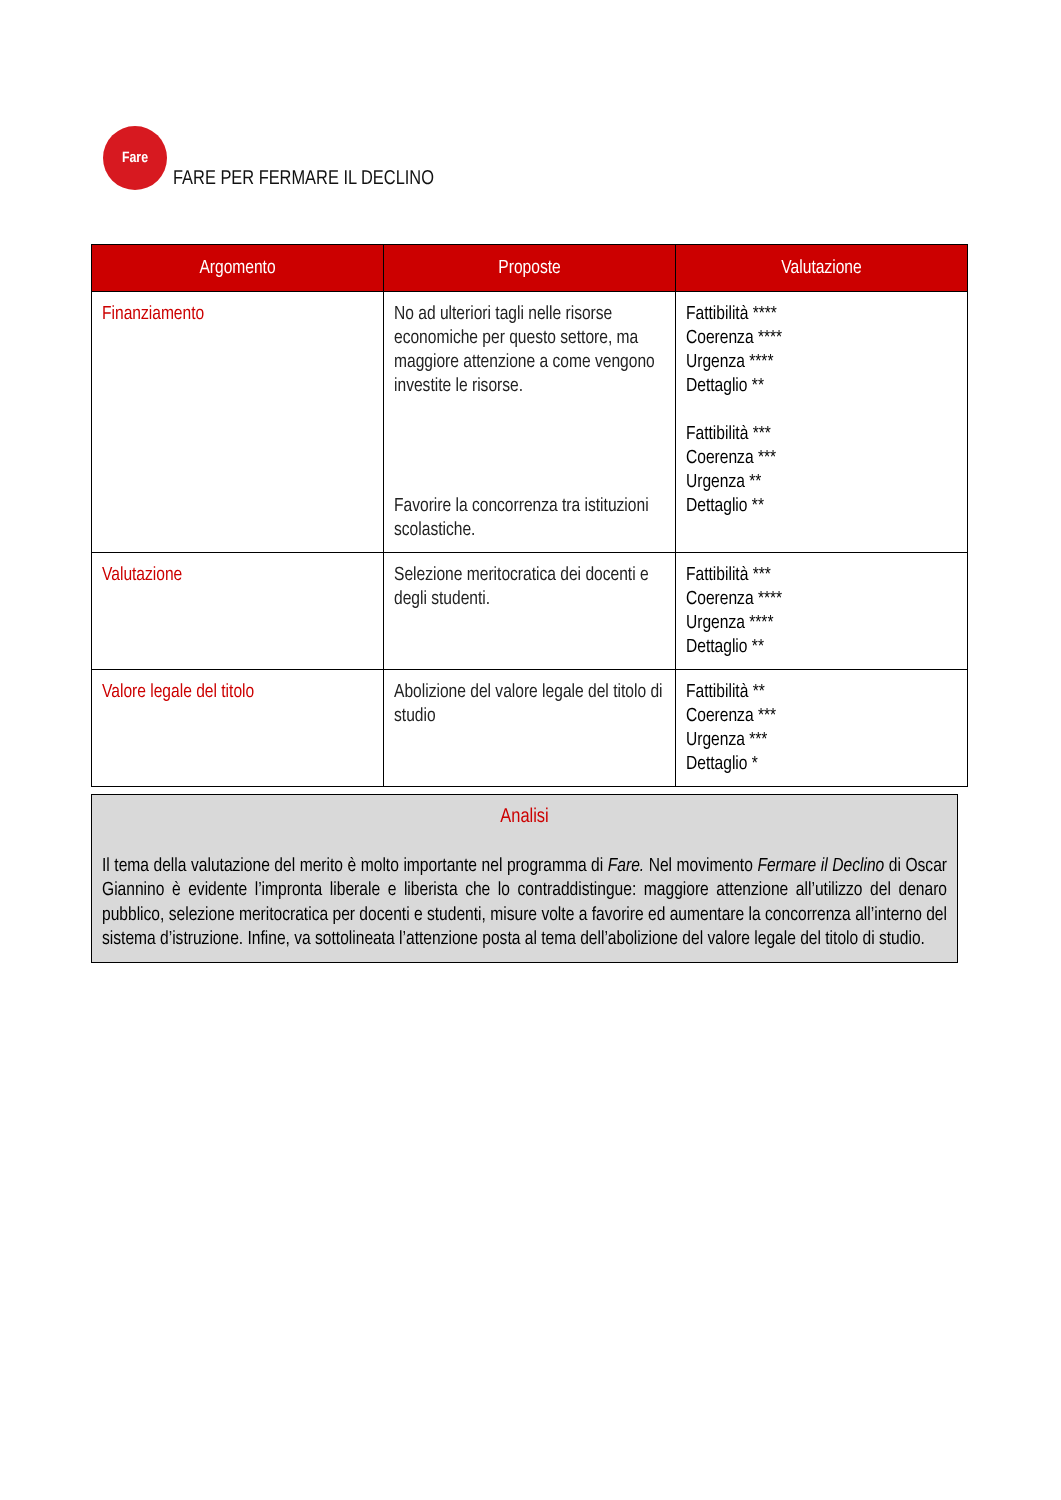Fare
FARE PER FERMARE IL DECLINO
| Argomento | Proposte | Valutazione |
| --- | --- | --- |
| Finanziamento | No ad ulteriori tagli nelle risorse economiche per questo settore, ma maggiore attenzione a come vengono investite le risorse. Favorire la concorrenza tra istituzioni scolastiche. | Fattibilità **** Coerenza **** Urgenza **** Dettaglio ** Fattibilità *** Coerenza *** Urgenza ** Dettaglio ** |
| Valutazione | Selezione meritocratica dei docenti e degli studenti. | Fattibilità *** Coerenza **** Urgenza **** Dettaglio ** |
| Valore legale del titolo | Abolizione del valore legale del titolo di studio | Fattibilità ** Coerenza *** Urgenza *** Dettaglio * |
Analisi
Il tema della valutazione del merito è molto importante nel programma di Fare. Nel movimento Fermare il Declino di Oscar Giannino è evidente l’impronta liberale e liberista che lo contraddistingue: maggiore attenzione all’utilizzo del denaro pubblico, selezione meritocratica per docenti e studenti, misure volte a favorire ed aumentare la concorrenza all’interno del sistema d’istruzione. Infine, va sottolineata l’attenzione posta al tema dell’abolizione del valore legale del titolo di studio.